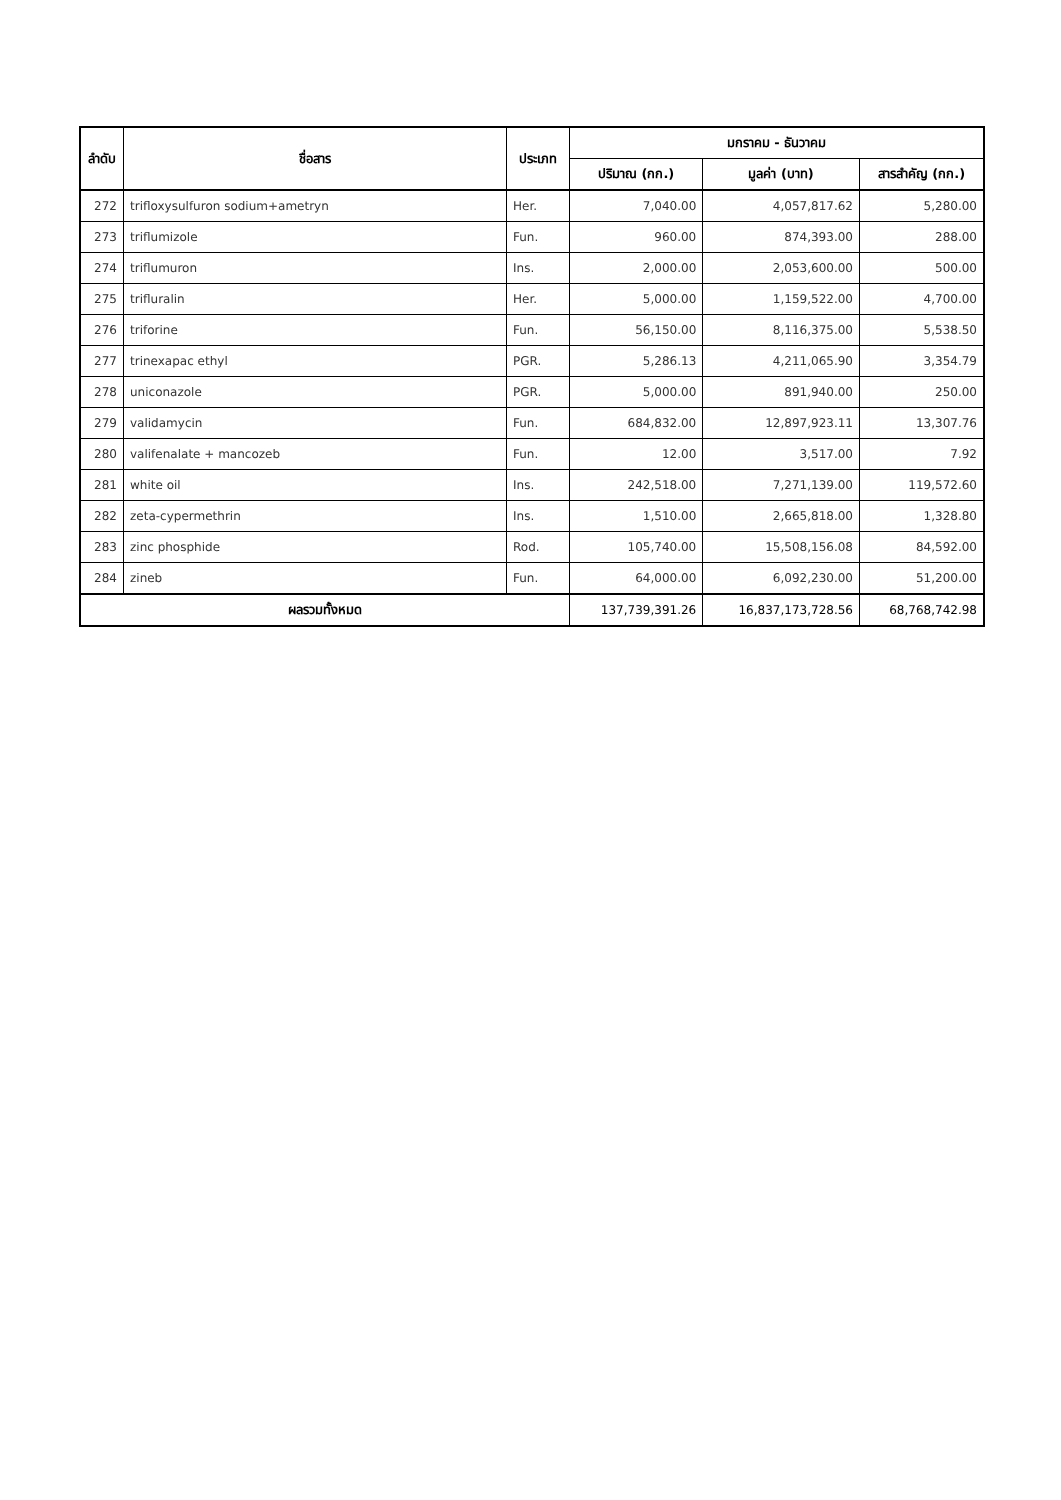| ลำดับ | ชื่อสาร | ประเภท | มกราคม - ธันวาคม | | |
| --- | --- | --- | --- | --- | --- |
| | | | ปริมาณ (กก.) | มูลค่า (บาท) | สารสำคัญ (กก.) |
| 272 | trifloxysulfuron sodium+ametryn | Her. | 7,040.00 | 4,057,817.62 | 5,280.00 |
| 273 | triflumizole | Fun. | 960.00 | 874,393.00 | 288.00 |
| 274 | triflumuron | Ins. | 2,000.00 | 2,053,600.00 | 500.00 |
| 275 | trifluralin | Her. | 5,000.00 | 1,159,522.00 | 4,700.00 |
| 276 | triforine | Fun. | 56,150.00 | 8,116,375.00 | 5,538.50 |
| 277 | trinexapac ethyl | PGR. | 5,286.13 | 4,211,065.90 | 3,354.79 |
| 278 | uniconazole | PGR. | 5,000.00 | 891,940.00 | 250.00 |
| 279 | validamycin | Fun. | 684,832.00 | 12,897,923.11 | 13,307.76 |
| 280 | valifenalate + mancozeb | Fun. | 12.00 | 3,517.00 | 7.92 |
| 281 | white oil | Ins. | 242,518.00 | 7,271,139.00 | 119,572.60 |
| 282 | zeta-cypermethrin | Ins. | 1,510.00 | 2,665,818.00 | 1,328.80 |
| 283 | zinc phosphide | Rod. | 105,740.00 | 15,508,156.08 | 84,592.00 |
| 284 | zineb | Fun. | 64,000.00 | 6,092,230.00 | 51,200.00 |
| ผลรวมทั้งหมด | | | 137,739,391.26 | 16,837,173,728.56 | 68,768,742.98 |